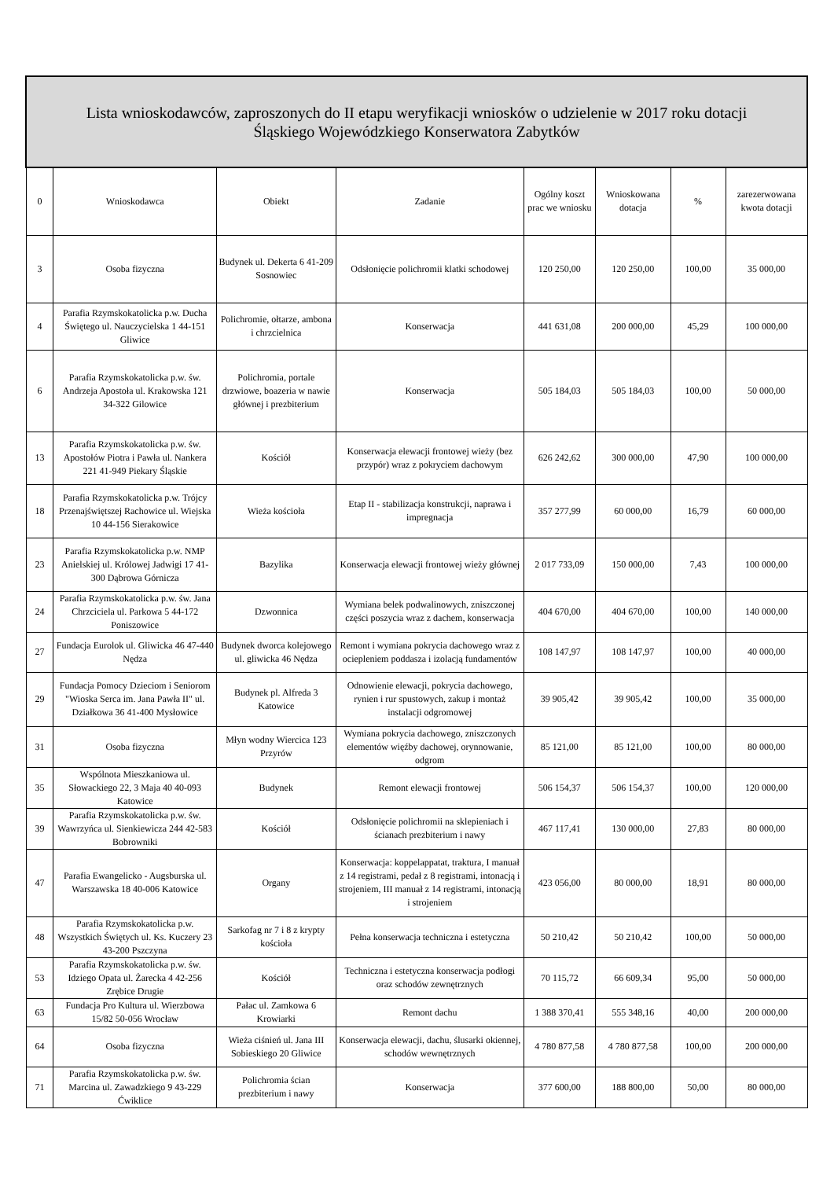| Lista wnioskodawców, zaproszonych do II etapu weryfikacji wniosków o udzielenie w 2017 roku dotacji Śląskiego Wojewódzkiego Konserwatora Zabytków | | | | | | | |
| --- | --- | --- | --- | --- | --- | --- | --- |
| 0 | Wnioskodawca | Obiekt | Zadanie | Ogólny koszt prac we wniosku | Wnioskowana dotacja | % | zarezerwowana kwota dotacji |
| 3 | Osoba fizyczna | Budynek ul. Dekerta 6 41-209 Sosnowiec | Odsłonięcie polichromii klatki schodowej | 120 250,00 | 120 250,00 | 100,00 | 35 000,00 |
| 4 | Parafia Rzymskokatolicka p.w. Ducha Świętego ul. Nauczycielska 1 44-151 Gliwice | Polichromie, ołtarze, ambona i chrzcielnica | Konserwacja | 441 631,08 | 200 000,00 | 45,29 | 100 000,00 |
| 6 | Parafia Rzymskokatolicka p.w. św. Andrzeja Apostoła ul. Krakowska 121 34-322 Gilowice | Polichromia, portale drzwiowe, boazeria w nawie głównej i prezbiterium | Konserwacja | 505 184,03 | 505 184,03 | 100,00 | 50 000,00 |
| 13 | Parafia Rzymskokatolicka p.w. św. Apostołów Piotra i Pawła ul. Nankera 221 41-949 Piekary Śląskie | Kościół | Konserwacja elewacji frontowej wieży (bez przypór) wraz z pokryciem dachowym | 626 242,62 | 300 000,00 | 47,90 | 100 000,00 |
| 18 | Parafia Rzymskokatolicka p.w. Trójcy Przenajświętszej Rachowice ul. Wiejska 10 44-156 Sierakowice | Wieża kościoła | Etap II - stabilizacja konstrukcji, naprawa i impregnacja | 357 277,99 | 60 000,00 | 16,79 | 60 000,00 |
| 23 | Parafia Rzymskokatolicka p.w. NMP Anielskiej ul. Królowej Jadwigi 17 41-300 Dąbrowa Górnicza | Bazylika | Konserwacja elewacji frontowej wieży głównej | 2 017 733,09 | 150 000,00 | 7,43 | 100 000,00 |
| 24 | Parafia Rzymskokatolicka p.w. św. Jana Chrzciciela ul. Parkowa 5 44-172 Poniszowice | Dzwonnica | Wymiana belek podwalinowych, zniszczonej części poszycia wraz z dachem, konserwacja | 404 670,00 | 404 670,00 | 100,00 | 140 000,00 |
| 27 | Fundacja Eurolok ul. Gliwicka 46 47-440 Nędza | Budynek dworca kolejowego ul. gliwicka 46 Nędza | Remont i wymiana pokrycia dachowego wraz z ociepleniem poddasza i izolacją fundamentów | 108 147,97 | 108 147,97 | 100,00 | 40 000,00 |
| 29 | Fundacja Pomocy Dzieciom i Seniorom "Wioska Serca im. Jana Pawła II" ul. Działkowa 36 41-400 Mysłowice | Budynek pl. Alfreda 3 Katowice | Odnowienie elewacji, pokrycia dachowego, rynien i rur spustowych, zakup i montaż instalacji odgromowej | 39 905,42 | 39 905,42 | 100,00 | 35 000,00 |
| 31 | Osoba fizyczna | Młyn wodny Wiercica 123 Przyrów | Wymiana pokrycia dachowego, zniszczonych elementów więźby dachowej, orynnowanie, odgrom | 85 121,00 | 85 121,00 | 100,00 | 80 000,00 |
| 35 | Wspólnota Mieszkaniowa ul. Słowackiego 22, 3 Maja 40 40-093 Katowice | Budynek | Remont elewacji frontowej | 506 154,37 | 506 154,37 | 100,00 | 120 000,00 |
| 39 | Parafia Rzymskokatolicka p.w. św. Wawrzyńca ul. Sienkiewicza 244 42-583 Bobrowniki | Kościół | Odsłonięcie polichromii na sklepieniach i ścianach prezbiterium i nawy | 467 117,41 | 130 000,00 | 27,83 | 80 000,00 |
| 47 | Parafia Ewangelicko - Augsburska ul. Warszawska 18 40-006 Katowice | Organy | Konserwacja: koppelappatat, traktura, I manuał z 14 registrami, pedał z 8 registrami, intonacją i strojeniem, III manuał z 14 registrami, intonacją i strojeniem | 423 056,00 | 80 000,00 | 18,91 | 80 000,00 |
| 48 | Parafia Rzymskokatolicka p.w. Wszystkich Świętych ul. Ks. Kuczery 23 43-200 Pszczyna | Sarkofag nr 7 i 8 z krypty kościoła | Pełna konserwacja techniczna i estetyczna | 50 210,42 | 50 210,42 | 100,00 | 50 000,00 |
| 53 | Parafia Rzymskokatolicka p.w. św. Idziego Opata ul. Żarecka 4 42-256 Zrębice Drugie | Kościół | Techniczna i estetyczna konserwacja podłogi oraz schodów zewnętrznych | 70 115,72 | 66 609,34 | 95,00 | 50 000,00 |
| 63 | Fundacja Pro Kultura ul. Wierzbowa 15/82 50-056 Wrocław | Pałac ul. Zamkowa 6 Krowiarki | Remont dachu | 1 388 370,41 | 555 348,16 | 40,00 | 200 000,00 |
| 64 | Osoba fizyczna | Wieża ciśnień ul. Jana III Sobieskiego 20 Gliwice | Konserwacja elewacji, dachu, ślusarki okiennej, schodów wewnętrznych | 4 780 877,58 | 4 780 877,58 | 100,00 | 200 000,00 |
| 71 | Parafia Rzymskokatolicka p.w. św. Marcina ul. Zawadzkiego 9 43-229 Ćwiklice | Polichromia ścian prezbiterium i nawy | Konserwacja | 377 600,00 | 188 800,00 | 50,00 | 80 000,00 |